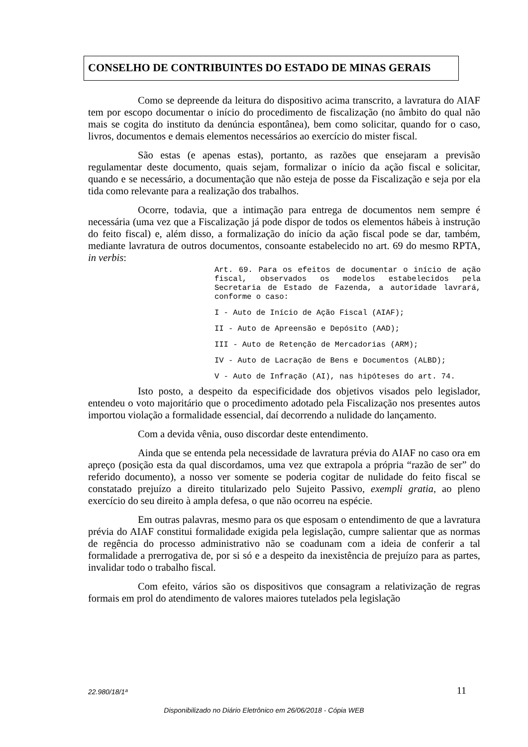CONSELHO DE CONTRIBUINTES DO ESTADO DE MINAS GERAIS
Como se depreende da leitura do dispositivo acima transcrito, a lavratura do AIAF tem por escopo documentar o início do procedimento de fiscalização (no âmbito do qual não mais se cogita do instituto da denúncia espontânea), bem como solicitar, quando for o caso, livros, documentos e demais elementos necessários ao exercício do mister fiscal.
São estas (e apenas estas), portanto, as razões que ensejaram a previsão regulamentar deste documento, quais sejam, formalizar o início da ação fiscal e solicitar, quando e se necessário, a documentação que não esteja de posse da Fiscalização e seja por ela tida como relevante para a realização dos trabalhos.
Ocorre, todavia, que a intimação para entrega de documentos nem sempre é necessária (uma vez que a Fiscalização já pode dispor de todos os elementos hábeis à instrução do feito fiscal) e, além disso, a formalização do início da ação fiscal pode se dar, também, mediante lavratura de outros documentos, consoante estabelecido no art. 69 do mesmo RPTA, in verbis:
Art. 69. Para os efeitos de documentar o início de ação fiscal, observados os modelos estabelecidos pela Secretaria de Estado de Fazenda, a autoridade lavrará, conforme o caso:
I - Auto de Início de Ação Fiscal (AIAF);
II - Auto de Apreensão e Depósito (AAD);
III - Auto de Retenção de Mercadorias (ARM);
IV - Auto de Lacração de Bens e Documentos (ALBD);
V - Auto de Infração (AI), nas hipóteses do art. 74.
Isto posto, a despeito da especificidade dos objetivos visados pelo legislador, entendeu o voto majoritário que o procedimento adotado pela Fiscalização nos presentes autos importou violação a formalidade essencial, daí decorrendo a nulidade do lançamento.
Com a devida vênia, ouso discordar deste entendimento.
Ainda que se entenda pela necessidade de lavratura prévia do AIAF no caso ora em apreço (posição esta da qual discordamos, uma vez que extrapola a própria “razão de ser” do referido documento), a nosso ver somente se poderia cogitar de nulidade do feito fiscal se constatado prejuízo a direito titularizado pelo Sujeito Passivo, exempli gratia, ao pleno exercício do seu direito à ampla defesa, o que não ocorreu na espécie.
Em outras palavras, mesmo para os que esposam o entendimento de que a lavratura prévia do AIAF constitui formalidade exigida pela legislação, cumpre salientar que as normas de regência do processo administrativo não se coadunam com a ideia de conferir a tal formalidade a prerrogativa de, por si só e a despeito da inexistência de prejuízo para as partes, invalidar todo o trabalho fiscal.
Com efeito, vários são os dispositivos que consagram a relativização de regras formais em prol do atendimento de valores maiores tutelados pela legislação
22.980/18/1ª 11
Disponibilizado no Diário Eletrônico em 26/06/2018 - Cópia WEB